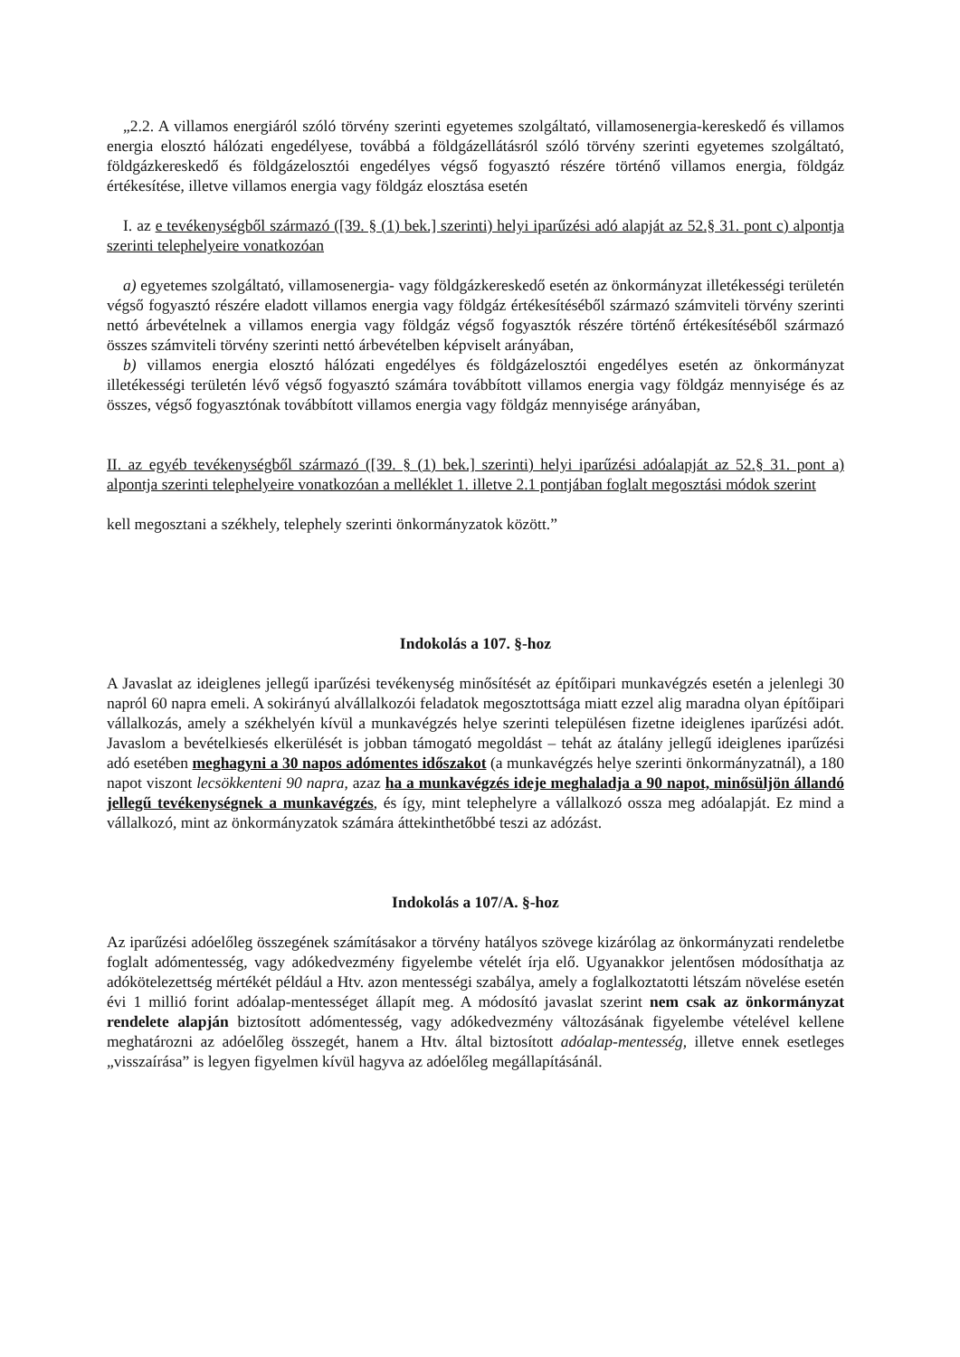„2.2. A villamos energiáról szóló törvény szerinti egyetemes szolgáltató, villamosenergia-kereskedő és villamos energia elosztó hálózati engedélyese, továbbá a földgázellátásról szóló törvény szerinti egyetemes szolgáltató, földgázkereskedő és földgázelosztói engedélyes végső fogyasztó részére történő villamos energia, földgáz értékesítése, illetve villamos energia vagy földgáz elosztása esetén
I. az e tevékenységből származó ([39. § (1) bek.] szerinti) helyi iparűzési adó alapját az 52.§ 31. pont c) alpontja szerinti telephelyeire vonatkozóan
a) egyetemes szolgáltató, villamosenergia- vagy földgázkereskedő esetén az önkormányzat illetékességi területén végső fogyasztó részére eladott villamos energia vagy földgáz értékesítéséből származó számviteli törvény szerinti nettó árbevételnek a villamos energia vagy földgáz végső fogyasztók részére történő értékesítéséből származó összes számviteli törvény szerinti nettó árbevételben képviselt arányában,
b) villamos energia elosztó hálózati engedélyes és földgázelosztói engedélyes esetén az önkormányzat illetékességi területén lévő végső fogyasztó számára továbbított villamos energia vagy földgáz mennyisége és az összes, végső fogyasztónak továbbított villamos energia vagy földgáz mennyisége arányában,
II. az egyéb tevékenységből származó ([39. § (1) bek.] szerinti) helyi iparűzési adóalapját az 52.§ 31. pont a) alpontja szerinti telephelyeire vonatkozóan a melléklet 1. illetve 2.1 pontjában foglalt megosztási módok szerint
kell megosztani a székhely, telephely szerinti önkormányzatok között.”
Indokolás a 107. §-hoz
A Javaslat az ideiglenes jellegű iparűzési tevékenység minősítését az építőipari munkavégzés esetén a jelenlegi 30 napról 60 napra emeli. A sokirányú alvállalkozói feladatok megosztottsága miatt ezzel alig maradna olyan építőipari vállalkozás, amely a székhelyén kívül a munkavégzés helye szerinti településen fizetne ideiglenes iparűzési adót. Javaslom a bevételkiesés elkerülését is jobban támogató megoldást – tehát az átalány jellegű ideiglenes iparűzési adó esetében meghagyni a 30 napos adómentes időszakot (a munkavégzés helye szerinti önkormányzatnál), a 180 napot viszont lecsökkenteni 90 napra, azaz ha a munkavégzés ideje meghaladja a 90 napot, minősüljön állandó jellegű tevékenységnek a munkavégzés, és így, mint telephelyre a vállalkozó ossza meg adóalapját. Ez mind a vállalkozó, mint az önkormányzatok számára áttekinthetőbbé teszi az adózást.
Indokolás a 107/A. §-hoz
Az iparűzési adóelőleg összegének számításakor a törvény hatályos szövege kizárólag az önkormányzati rendeletbe foglalt adómentesség, vagy adókedvezmény figyelembe vételét írja elő. Ugyanakkor jelentősen módosíthatja az adókötelezettség mértékét például a Htv. azon mentességi szabálya, amely a foglalkoztatotti létszám növelése esetén évi 1 millió forint adóalap-mentességet állapít meg. A módosító javaslat szerint nem csak az önkormányzat rendelete alapján biztosított adómentesség, vagy adókedvezmény változásának figyelembe vételével kellene meghatározni az adóelőleg összegét, hanem a Htv. által biztosított adóalap-mentesség, illetve ennek esetleges „visszaírása” is legyen figyelmen kívül hagyva az adóelőleg megállapításánál.